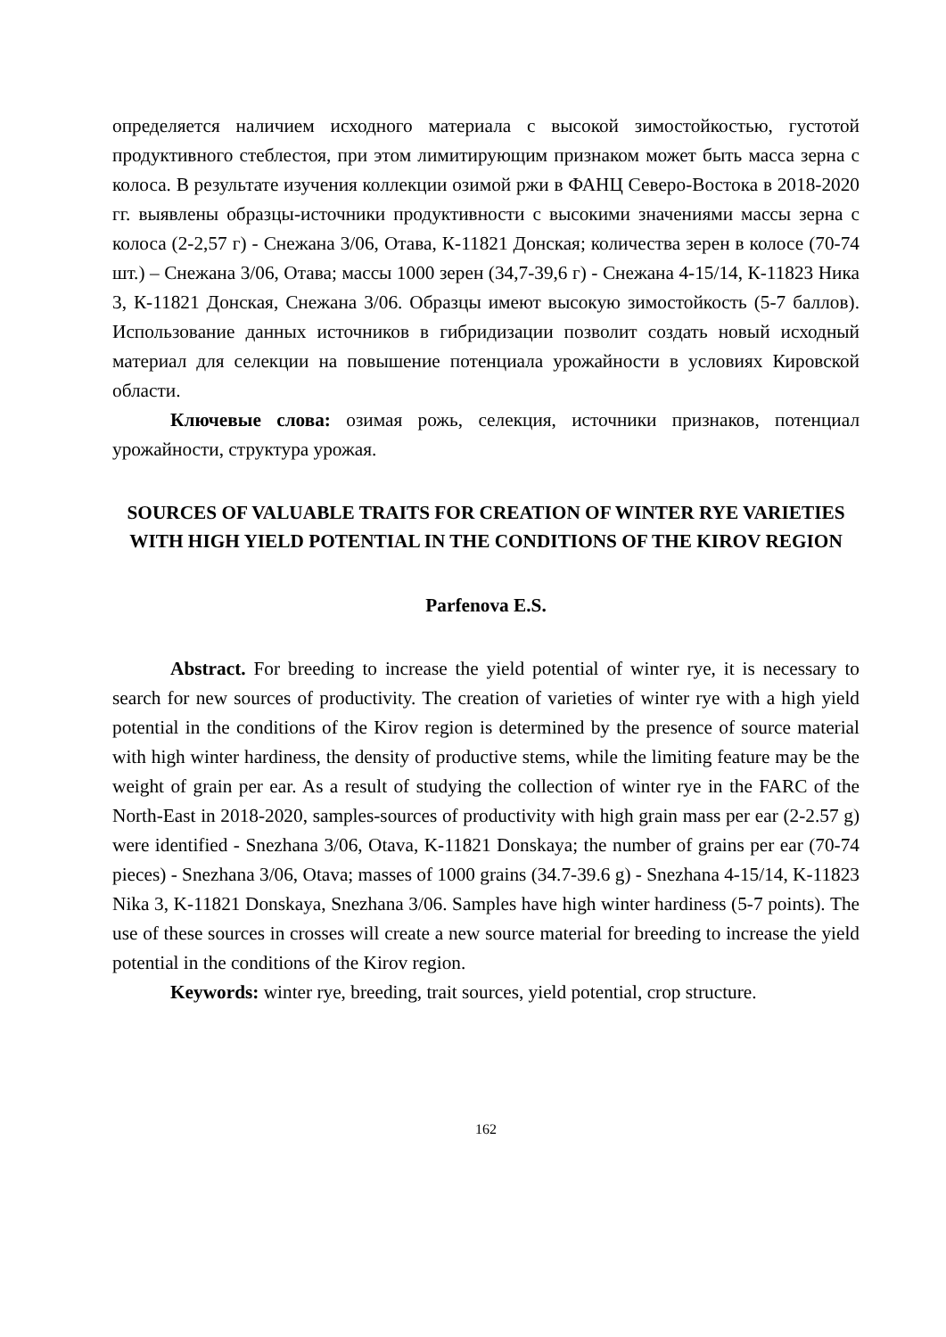определяется наличием исходного материала с высокой зимостойкостью, густотой продуктивного стеблестоя, при этом лимитирующим признаком может быть масса зерна с колоса. В результате изучения коллекции озимой ржи в ФАНЦ Северо-Востока в 2018-2020 гг. выявлены образцы-источники продуктивности с высокими значениями массы зерна с колоса (2-2,57 г) - Снежана 3/06, Отава, К-11821 Донская; количества зерен в колосе (70-74 шт.) – Снежана 3/06, Отава; массы 1000 зерен (34,7-39,6 г) - Снежана 4-15/14, К-11823 Ника 3, К-11821 Донская, Снежана 3/06. Образцы имеют высокую зимостойкость (5-7 баллов). Использование данных источников в гибридизации позволит создать новый исходный материал для селекции на повышение потенциала урожайности в условиях Кировской области.
Ключевые слова: озимая рожь, селекция, источники признаков, потенциал урожайности, структура урожая.
SOURCES OF VALUABLE TRAITS FOR CREATION OF WINTER RYE VARIETIES WITH HIGH YIELD POTENTIAL IN THE CONDITIONS OF THE KIROV REGION
Parfenova E.S.
Abstract. For breeding to increase the yield potential of winter rye, it is necessary to search for new sources of productivity. The creation of varieties of winter rye with a high yield potential in the conditions of the Kirov region is determined by the presence of source material with high winter hardiness, the density of productive stems, while the limiting feature may be the weight of grain per ear. As a result of studying the collection of winter rye in the FARC of the North-East in 2018-2020, samples-sources of productivity with high grain mass per ear (2-2.57 g) were identified - Snezhana 3/06, Otava, K-11821 Donskaya; the number of grains per ear (70-74 pieces) - Snezhana 3/06, Otava; masses of 1000 grains (34.7-39.6 g) - Snezhana 4-15/14, K-11823 Nika 3, K-11821 Donskaya, Snezhana 3/06. Samples have high winter hardiness (5-7 points). The use of these sources in crosses will create a new source material for breeding to increase the yield potential in the conditions of the Kirov region.
Keywords: winter rye, breeding, trait sources, yield potential, crop structure.
162